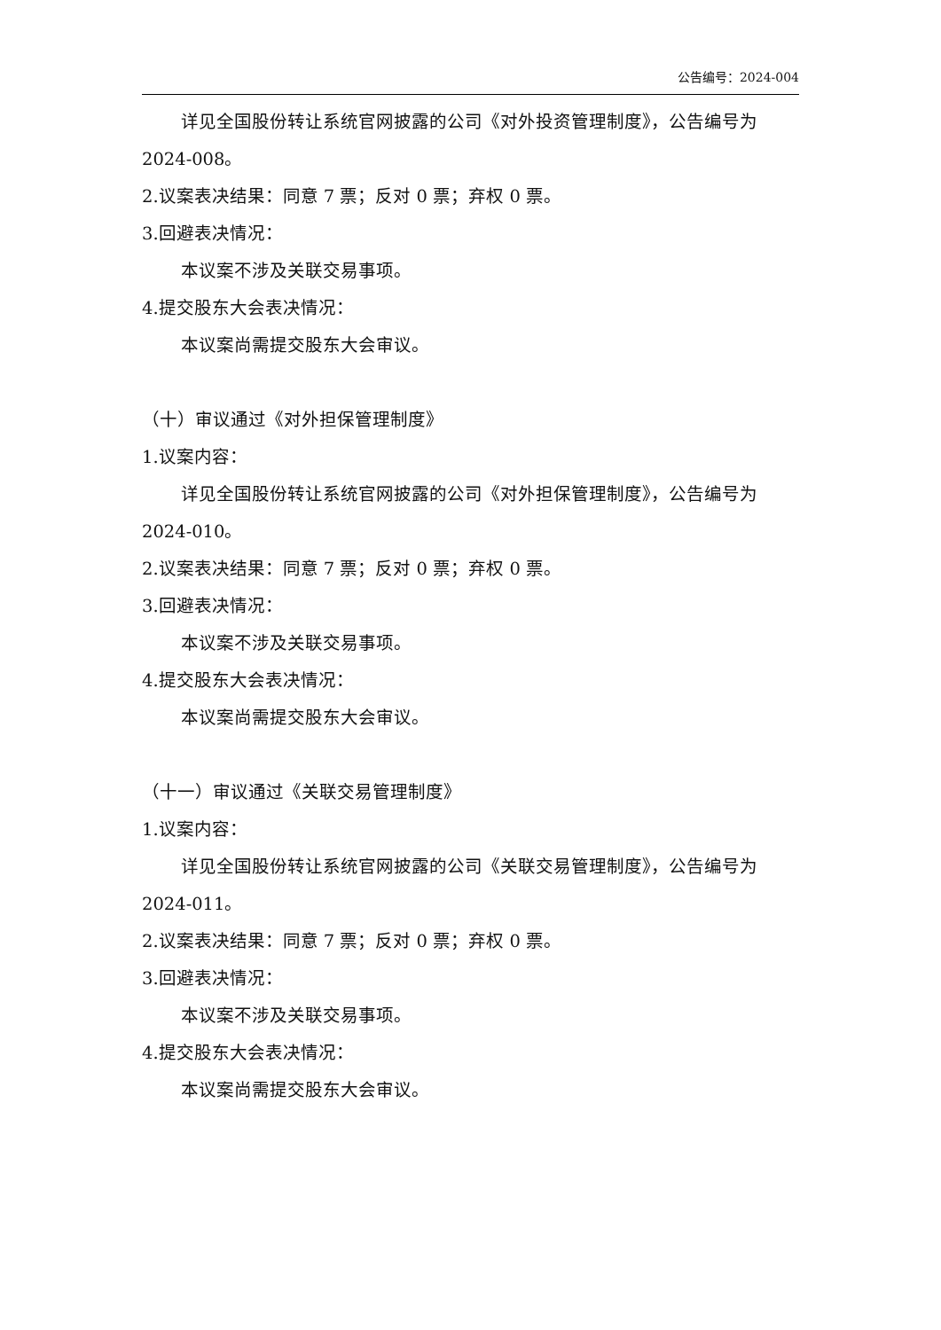公告编号：2024-004
详见全国股份转让系统官网披露的公司《对外投资管理制度》，公告编号为2024-008。
2.议案表决结果：同意 7 票；反对 0 票；弃权 0 票。
3.回避表决情况：
本议案不涉及关联交易事项。
4.提交股东大会表决情况：
本议案尚需提交股东大会审议。
（十）审议通过《对外担保管理制度》
1.议案内容：
详见全国股份转让系统官网披露的公司《对外担保管理制度》，公告编号为2024-010。
2.议案表决结果：同意 7 票；反对 0 票；弃权 0 票。
3.回避表决情况：
本议案不涉及关联交易事项。
4.提交股东大会表决情况：
本议案尚需提交股东大会审议。
（十一）审议通过《关联交易管理制度》
1.议案内容：
详见全国股份转让系统官网披露的公司《关联交易管理制度》，公告编号为2024-011。
2.议案表决结果：同意 7 票；反对 0 票；弃权 0 票。
3.回避表决情况：
本议案不涉及关联交易事项。
4.提交股东大会表决情况：
本议案尚需提交股东大会审议。